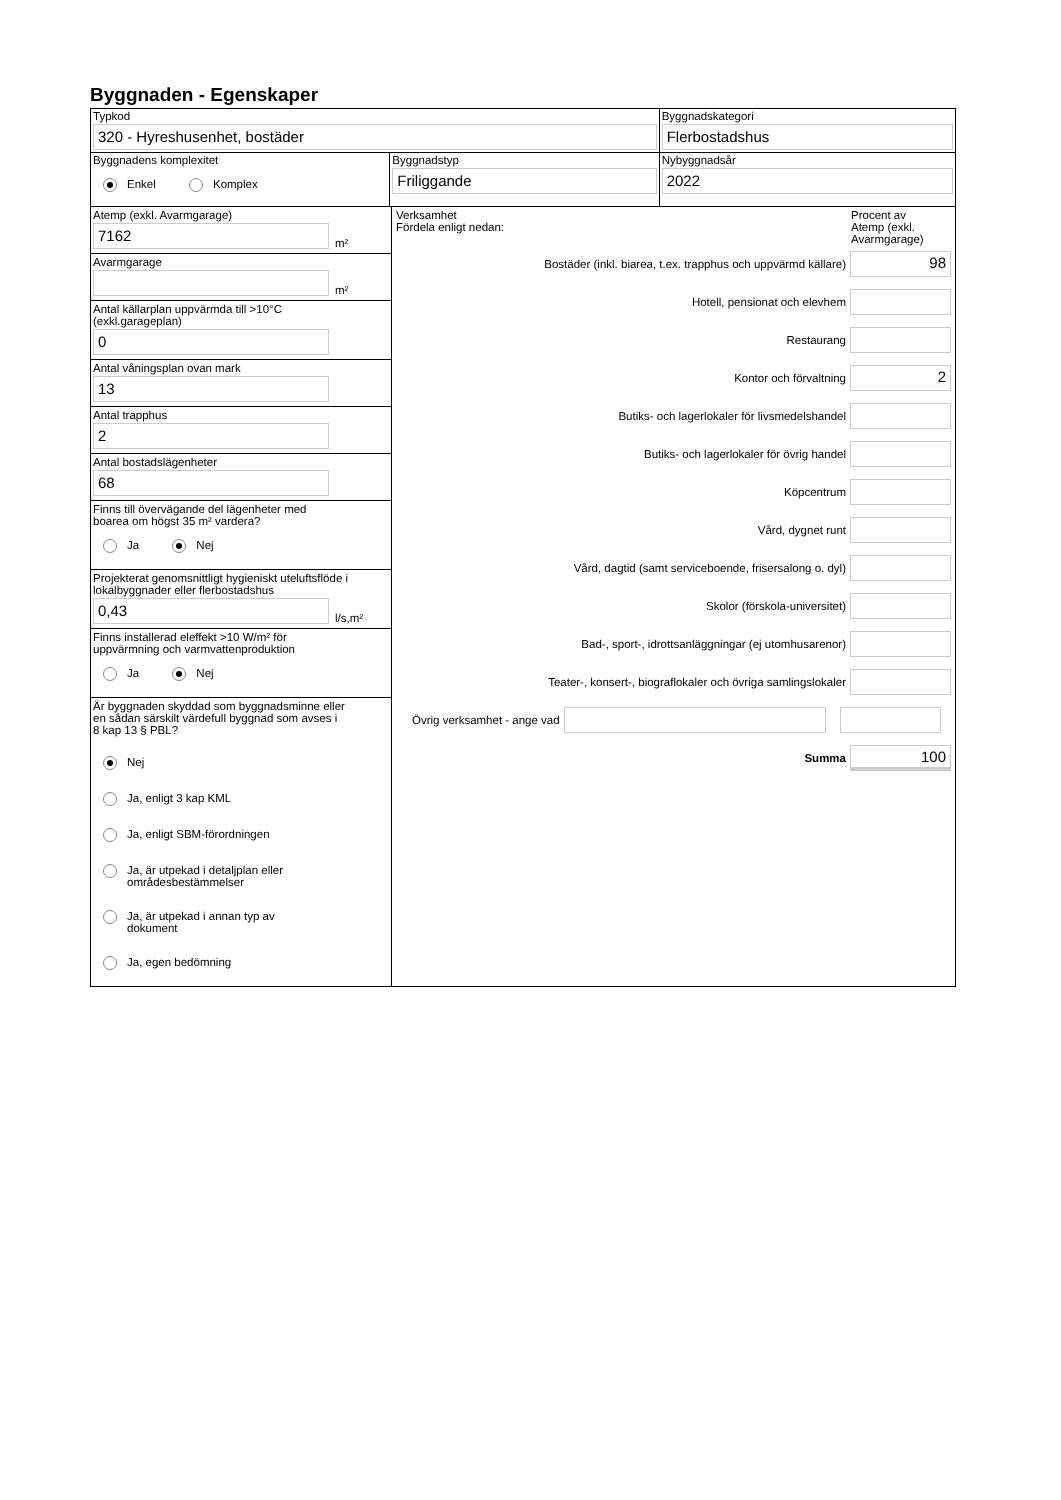Byggnaden - Egenskaper
Typkod
320 - Hyreshusenhet, bostäder
Byggnadskategori
Flerbostadshus
Byggnadens komplexitet
Enkel Komplex
Byggnadstyp
Friliggande
Nybyggnadsår
2022
Atemp (exkl. Avarmgarage)
7162
m²
Avarmgarage
m²
Antal källarplan uppvärmda till >10°C
(exkl.garageplan)
0
Antal våningsplan ovan mark
13
Antal trapphus
2
Antal bostadslägenheter
68
Finns till övervägande del lägenheter med
boarea om högst 35 m² vardera?
Ja Nej
Projekterat genomsnittligt hygieniskt uteluftsflöde i lokalbyggnader eller flerbostadshus
0,43
l/s,m²
Finns installerad eleffekt >10 W/m² för
uppvärmning och varmvattenproduktion
Ja Nej
Är byggnaden skyddad som byggnadsminne eller
en sådan särskilt värdefull byggnad som avses i
8 kap 13 § PBL?
Nej
Ja, enligt 3 kap KML
Ja, enligt SBM-förordningen
Ja, är utpekad i detaljplan eller
områdesbestämmelser
Ja, är utpekad i annan typ av
dokument
Ja, egen bedömning
Verksamhet
Fördela enligt nedan:
Procent av
Atemp (exkl.
Avarmgarage)
Bostäder (inkl. biarea, t.ex. trapphus och uppvärmd källare)
98
Hotell, pensionat och elevhem
Restaurang
Kontor och förvaltning
2
Butiks- och lagerlokaler för livsmedelshandel
Butiks- och lagerlokaler för övrig handel
Köpcentrum
Vård, dygnet runt
Vård, dagtid (samt serviceboende, frisersalong o. dyl)
Skolor (förskola-universitet)
Bad-, sport-, idrottsanläggningar (ej utomhusarenor)
Teater-, konsert-, biograflokaler och övriga samlingslokaler
Övrig verksamhet - ange vad
Summa
100